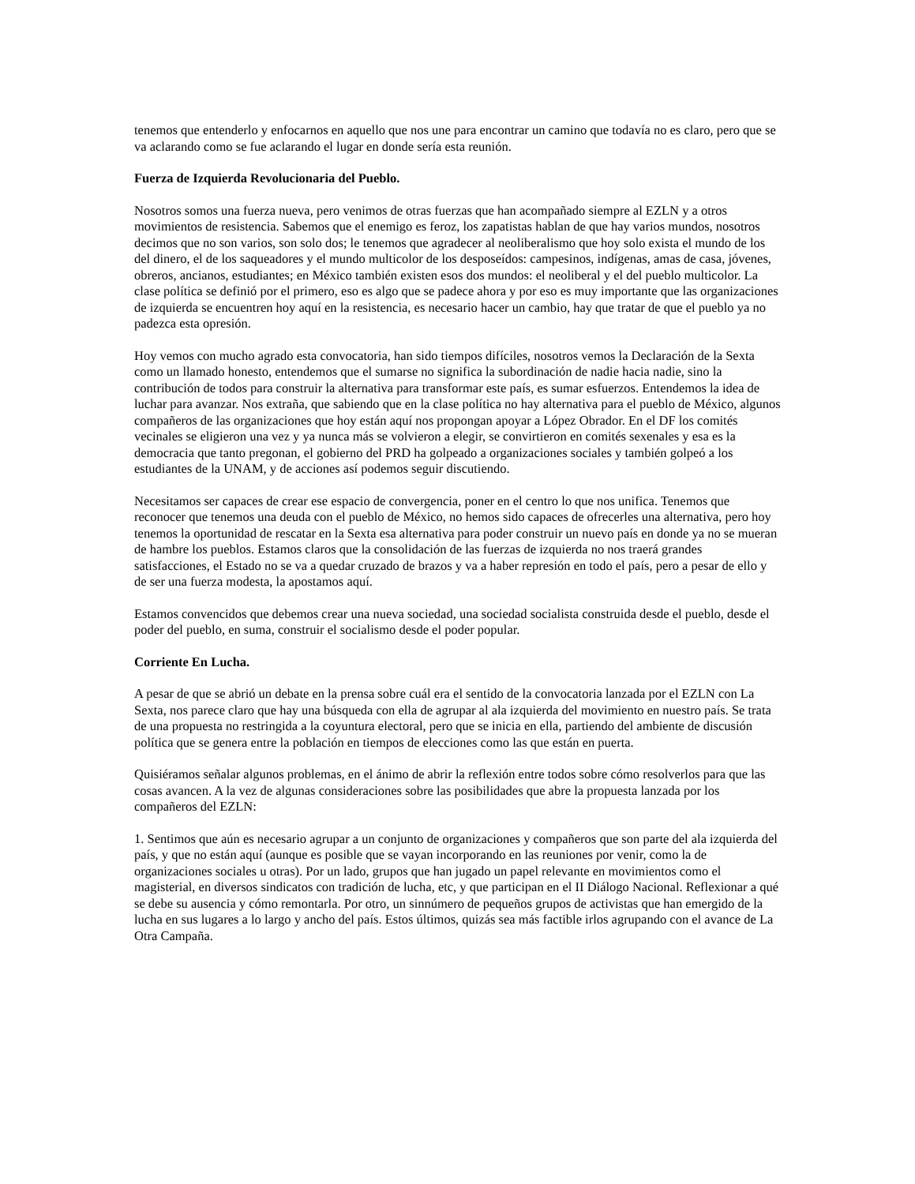tenemos que entenderlo y enfocarnos en aquello que nos une para encontrar un camino que todavía no es claro, pero que se va aclarando como se fue aclarando el lugar en donde sería esta reunión.
Fuerza de Izquierda Revolucionaria del Pueblo.
Nosotros somos una fuerza nueva, pero venimos de otras fuerzas que han acompañado siempre al EZLN y a otros movimientos de resistencia. Sabemos que el enemigo es feroz, los zapatistas hablan de que hay varios mundos, nosotros decimos que no son varios, son solo dos; le tenemos que agradecer al neoliberalismo que hoy solo exista el mundo de los del dinero, el de los saqueadores y el mundo multicolor de los desposeídos: campesinos, indígenas, amas de casa, jóvenes, obreros, ancianos, estudiantes; en México también existen esos dos mundos: el neoliberal y el del pueblo multicolor. La clase política se definió por el primero, eso es algo que se padece ahora y por eso es muy importante que las organizaciones de izquierda se encuentren hoy aquí en la resistencia, es necesario hacer un cambio, hay que tratar de que el pueblo ya no padezca esta opresión.
Hoy vemos con mucho agrado esta convocatoria, han sido tiempos difíciles, nosotros vemos la Declaración de la Sexta como un llamado honesto, entendemos que el sumarse no significa la subordinación de nadie hacia nadie, sino la contribución de todos para construir la alternativa para transformar este país, es sumar esfuerzos. Entendemos la idea de luchar para avanzar. Nos extraña, que sabiendo que en la clase política no hay alternativa para el pueblo de México, algunos compañeros de las organizaciones que hoy están aquí nos propongan apoyar a López Obrador. En el DF los comités vecinales se eligieron una vez y ya nunca más se volvieron a elegir, se convirtieron en comités sexenales y esa es la democracia que tanto pregonan, el gobierno del PRD ha golpeado a organizaciones sociales y también golpeó a los estudiantes de la UNAM, y de acciones así podemos seguir discutiendo.
Necesitamos ser capaces de crear ese espacio de convergencia, poner en el centro lo que nos unifica. Tenemos que reconocer que tenemos una deuda con el pueblo de México, no hemos sido capaces de ofrecerles una alternativa, pero hoy tenemos la oportunidad de rescatar en la Sexta esa alternativa para poder construir un nuevo país en donde ya no se mueran de hambre los pueblos. Estamos claros que la consolidación de las fuerzas de izquierda no nos traerá grandes satisfacciones, el Estado no se va a quedar cruzado de brazos y va a haber represión en todo el país, pero a pesar de ello y de ser una fuerza modesta, la apostamos aquí.
Estamos convencidos que debemos crear una nueva sociedad, una sociedad socialista construida desde el pueblo, desde el poder del pueblo, en suma, construir el socialismo desde el poder popular.
Corriente En Lucha.
A pesar de que se abrió un debate en la prensa sobre cuál era el sentido de la convocatoria lanzada por el EZLN con La Sexta, nos parece claro que hay una búsqueda con ella de agrupar al ala izquierda del movimiento en nuestro país. Se trata de una propuesta no restringida a la coyuntura electoral, pero que se inicia en ella, partiendo del ambiente de discusión política que se genera entre la población en tiempos de elecciones como las que están en puerta.
Quisiéramos señalar algunos problemas, en el ánimo de abrir la reflexión entre todos sobre cómo resolverlos para que las cosas avancen. A la vez de algunas consideraciones sobre las posibilidades que abre la propuesta lanzada por los compañeros del EZLN:
1. Sentimos que aún es necesario agrupar a un conjunto de organizaciones y compañeros que son parte del ala izquierda del país, y que no están aquí (aunque es posible que se vayan incorporando en las reuniones por venir, como la de organizaciones sociales u otras). Por un lado, grupos que han jugado un papel relevante en movimientos como el magisterial, en diversos sindicatos con tradición de lucha, etc, y que participan en el II Diálogo Nacional. Reflexionar a qué se debe su ausencia y cómo remontarla. Por otro, un sinnúmero de pequeños grupos de activistas que han emergido de la lucha en sus lugares a lo largo y ancho del país. Estos últimos, quizás sea más factible irlos agrupando con el avance de La Otra Campaña.